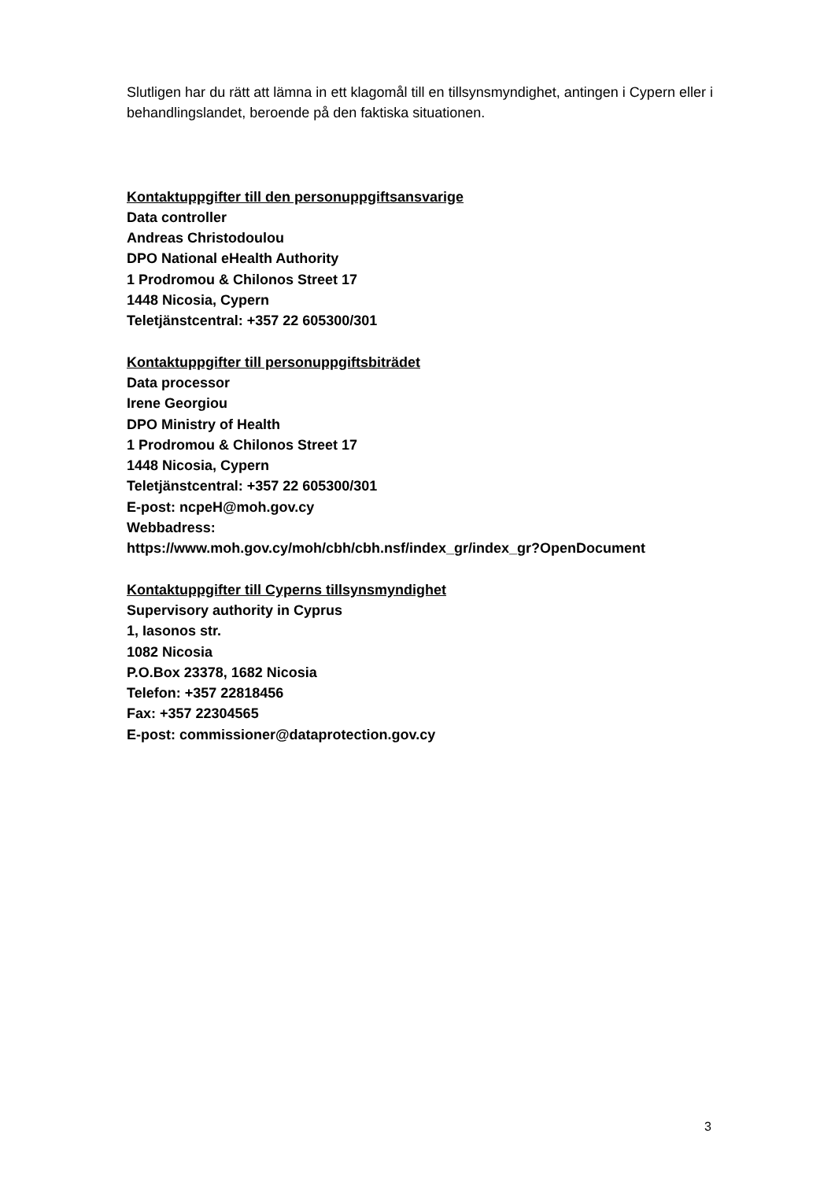Slutligen har du rätt att lämna in ett klagomål till en tillsynsmyndighet, antingen i Cypern eller i behandlingslandet, beroende på den faktiska situationen.
Kontaktuppgifter till den personuppgiftsansvarige
Data controller
Andreas Christodoulou
DPO National eHealth Authority
1 Prodromou & Chilonos Street 17
1448 Nicosia, Cypern
Teletjänstcentral: +357 22 605300/301
Kontaktuppgifter till personuppgiftsbiträdet
Data processor
Irene Georgiou
DPO Ministry of Health
1 Prodromou & Chilonos Street 17
1448 Nicosia, Cypern
Teletjänstcentral: +357 22 605300/301
E-post: ncpeH@moh.gov.cy
Webbadress:
https://www.moh.gov.cy/moh/cbh/cbh.nsf/index_gr/index_gr?OpenDocument
Kontaktuppgifter till Cyperns tillsynsmyndighet
Supervisory authority in Cyprus
1, Iasonos str.
1082 Nicosia
P.O.Box 23378, 1682 Nicosia
Telefon: +357 22818456
Fax: +357 22304565
E-post: commissioner@dataprotection.gov.cy
3